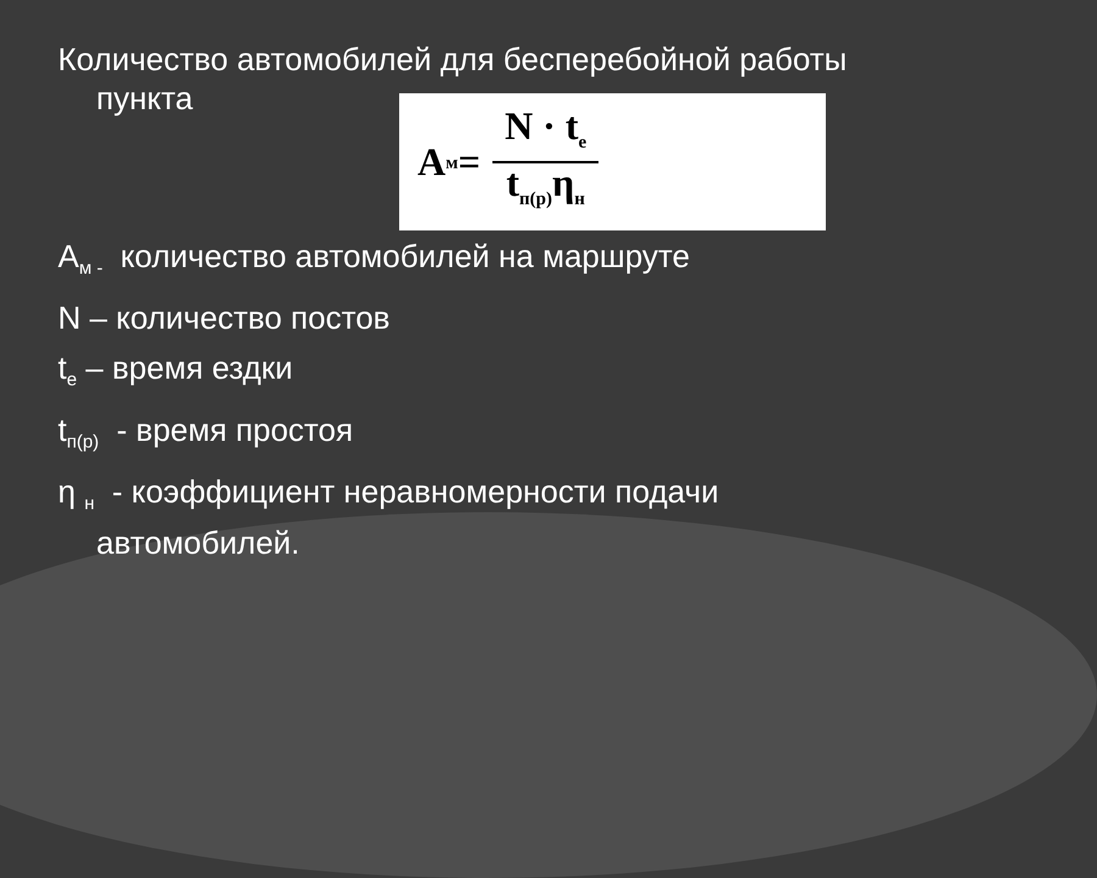Количество автомобилей для бесперебойной работы пункта
A<sub>м</sub> = N · t<sub>e</sub> t<sub>п(р)</sub>η<sub>н</sub>
A<sub>м -</sub> количество автомобилей на маршруте
N – количество постов
t<sub>e</sub> – время ездки
t<sub>п(р)</sub> - время простоя
η <sub>н</sub> - коэффициент неравномерности подачи автомобилей.